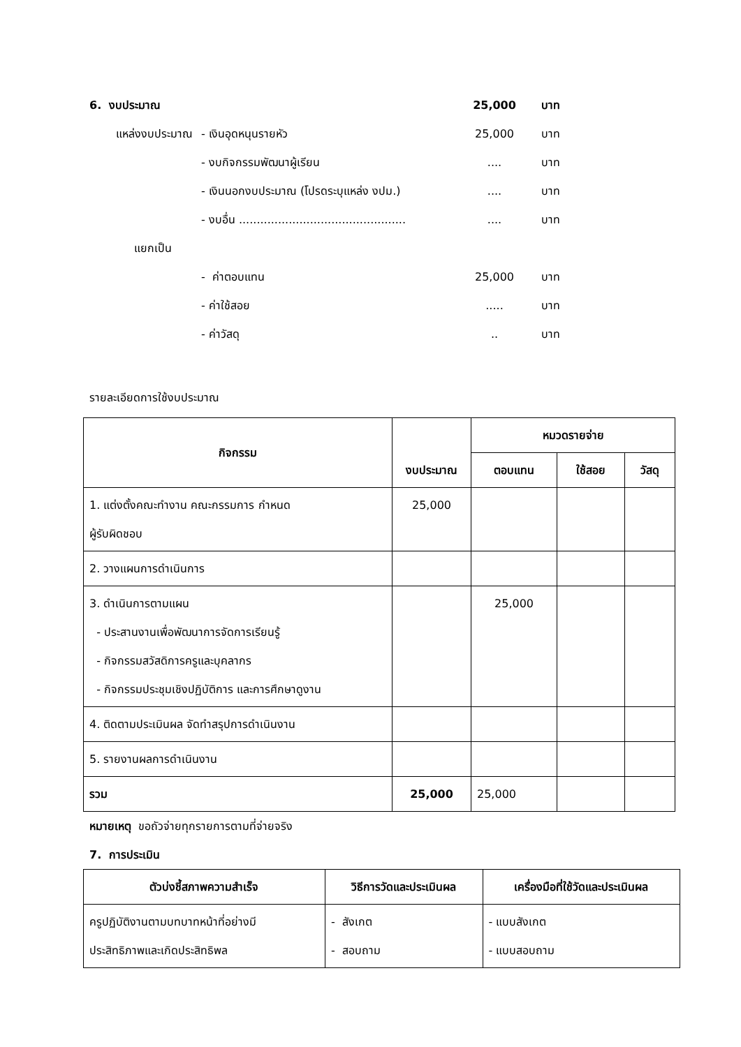6. งบประมาณ 25,000 บาท
แหล่งงบประมาณ
- เงินอุดหนุนรายหัว 25,000 บาท
- งบกิจกรรมพัฒนาผู้เรียน .... บาท
- เงินนอกงบประมาณ (โปรดระบุแหล่ง งปม.) .... บาท
- งบอื่น ...............................................
.... บาท
แยกเป็น
- ค่าตอบแทน 25,000 บาท
- ค่าใช้สอย ..... บาท
- ค่าวัสดุ .. บาท
รายละเอียดการใช้งบประมาณ
| กิจกรรม | งบประมาณ | หมวดรายจ่าย | | |
| --- | --- | --- | --- | --- |
| | | ตอบแทน | ใช้สอย | วัสดุ |
| 1. แต่งตั้งคณะทำงาน คณะกรรมการ กำหนด ผู้รับผิดชอบ | 25,000 | | | |
| 2. วางแผนการดำเนินการ | | | | |
| 3. ดำเนินการตามแผน - ประสานงานเพื่อพัฒนาการจัดการเรียนรู้ - กิจกรรมสวัสดิการครูและบุคลากร - กิจกรรมประชุมเชิงปฏิบัติการ และการศึกษาดูงาน | | 25,000 | | |
| 4. ติดตามประเมินผล จัดทำสรุปการดำเนินงาน | | | | |
| 5. รายงานผลการดำเนินงาน | | | | |
| รวม | 25,000 | 25,000 | | |
หมายเหตุ ขอถัวจ่ายทุกรายการตามที่จ่ายจริง
7. การประเมิน
| ตัวบ่งชี้สภาพความสำเร็จ | วิธีการวัดและประเมินผล | เครื่องมือที่ใช้วัดและประเมินผล |
| --- | --- | --- |
| ครูปฏิบัติงานตามบทบาทหน้าที่อย่างมี ประสิทธิภาพและเกิดประสิทธิพล | - สังเกต - สอบถาม | - แบบสังเกต - แบบสอบถาม |